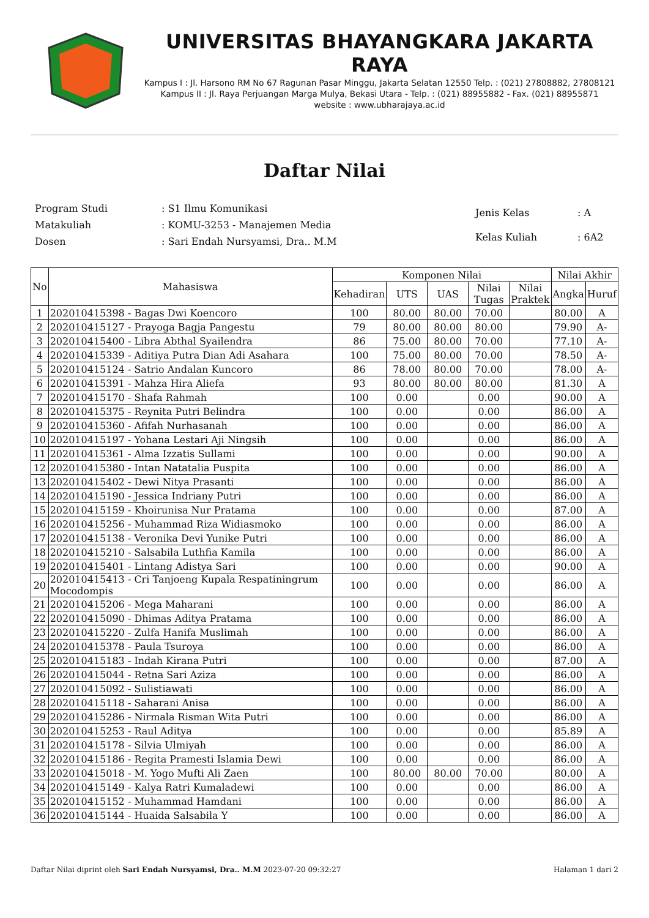UNIVERSITAS BHAYANGKARA JAKARTA RAYA
Kampus I : Jl. Harsono RM No 67 Ragunan Pasar Minggu, Jakarta Selatan 12550 Telp. : (021) 27808882, 27808121
Kampus II : Jl. Raya Perjuangan Marga Mulya, Bekasi Utara - Telp. : (021) 88955882 - Fax. (021) 88955871
website : www.ubharajaya.ac.id
Daftar Nilai
| Program Studi | : S1 Ilmu Komunikasi |
| Matakuliah | : KOMU-3253 - Manajemen Media |
| Dosen | : Sari Endah Nursyamsi, Dra.. M.M |
| Jenis Kelas | : A |
| Kelas Kuliah | : 6A2 |
| No | Mahasiswa | Komponen Nilai | | | | | Nilai Akhir | |
| --- | --- | --- | --- | --- | --- | --- | --- | --- |
| | | Kehadiran | UTS | UAS | Nilai Tugas | Nilai Praktek | Angka | Huruf |
| 1 | 202010415398 - Bagas Dwi Koencoro | 100 | 80.00 | 80.00 | 70.00 | | 80.00 | A |
| 2 | 202010415127 - Prayoga Bagja Pangestu | 79 | 80.00 | 80.00 | 80.00 | | 79.90 | A- |
| 3 | 202010415400 - Libra Abthal Syailendra | 86 | 75.00 | 80.00 | 70.00 | | 77.10 | A- |
| 4 | 202010415339 - Aditiya Putra Dian Adi Asahara | 100 | 75.00 | 80.00 | 70.00 | | 78.50 | A- |
| 5 | 202010415124 - Satrio Andalan Kuncoro | 86 | 78.00 | 80.00 | 70.00 | | 78.00 | A- |
| 6 | 202010415391 - Mahza Hira Aliefa | 93 | 80.00 | 80.00 | 80.00 | | 81.30 | A |
| 7 | 202010415170 - Shafa Rahmah | 100 | 0.00 | | 0.00 | | 90.00 | A |
| 8 | 202010415375 - Reynita Putri Belindra | 100 | 0.00 | | 0.00 | | 86.00 | A |
| 9 | 202010415360 - Afifah Nurhasanah | 100 | 0.00 | | 0.00 | | 86.00 | A |
| 10 | 202010415197 - Yohana Lestari Aji Ningsih | 100 | 0.00 | | 0.00 | | 86.00 | A |
| 11 | 202010415361 - Alma Izzatis Sullami | 100 | 0.00 | | 0.00 | | 90.00 | A |
| 12 | 202010415380 - Intan Natatalia Puspita | 100 | 0.00 | | 0.00 | | 86.00 | A |
| 13 | 202010415402 - Dewi Nitya Prasanti | 100 | 0.00 | | 0.00 | | 86.00 | A |
| 14 | 202010415190 - Jessica Indriany Putri | 100 | 0.00 | | 0.00 | | 86.00 | A |
| 15 | 202010415159 - Khoirunisa Nur Pratama | 100 | 0.00 | | 0.00 | | 87.00 | A |
| 16 | 202010415256 - Muhammad Riza Widiasmoko | 100 | 0.00 | | 0.00 | | 86.00 | A |
| 17 | 202010415138 - Veronika Devi Yunike Putri | 100 | 0.00 | | 0.00 | | 86.00 | A |
| 18 | 202010415210 - Salsabila Luthfia Kamila | 100 | 0.00 | | 0.00 | | 86.00 | A |
| 19 | 202010415401 - Lintang Adistya Sari | 100 | 0.00 | | 0.00 | | 90.00 | A |
| 20 | 202010415413 - Cri Tanjoeng Kupala Respatiningrum Mocodompis | 100 | 0.00 | | 0.00 | | 86.00 | A |
| 21 | 202010415206 - Mega Maharani | 100 | 0.00 | | 0.00 | | 86.00 | A |
| 22 | 202010415090 - Dhimas Aditya Pratama | 100 | 0.00 | | 0.00 | | 86.00 | A |
| 23 | 202010415220 - Zulfa Hanifa Muslimah | 100 | 0.00 | | 0.00 | | 86.00 | A |
| 24 | 202010415378 - Paula Tsuroya | 100 | 0.00 | | 0.00 | | 86.00 | A |
| 25 | 202010415183 - Indah Kirana Putri | 100 | 0.00 | | 0.00 | | 87.00 | A |
| 26 | 202010415044 - Retna Sari Aziza | 100 | 0.00 | | 0.00 | | 86.00 | A |
| 27 | 202010415092 - Sulistiawati | 100 | 0.00 | | 0.00 | | 86.00 | A |
| 28 | 202010415118 - Saharani Anisa | 100 | 0.00 | | 0.00 | | 86.00 | A |
| 29 | 202010415286 - Nirmala Risman Wita Putri | 100 | 0.00 | | 0.00 | | 86.00 | A |
| 30 | 202010415253 - Raul Aditya | 100 | 0.00 | | 0.00 | | 85.89 | A |
| 31 | 202010415178 - Silvia Ulmiyah | 100 | 0.00 | | 0.00 | | 86.00 | A |
| 32 | 202010415186 - Regita Pramesti Islamia Dewi | 100 | 0.00 | | 0.00 | | 86.00 | A |
| 33 | 202010415018 - M. Yogo Mufti Ali Zaen | 100 | 80.00 | 80.00 | 70.00 | | 80.00 | A |
| 34 | 202010415149 - Kalya Ratri Kumaladewi | 100 | 0.00 | | 0.00 | | 86.00 | A |
| 35 | 202010415152 - Muhammad Hamdani | 100 | 0.00 | | 0.00 | | 86.00 | A |
| 36 | 202010415144 - Huaida Salsabila Y | 100 | 0.00 | | 0.00 | | 86.00 | A |
Daftar Nilai diprint oleh Sari Endah Nursyamsi, Dra.. M.M 2023-07-20 09:32:27 Halaman 1 dari 2